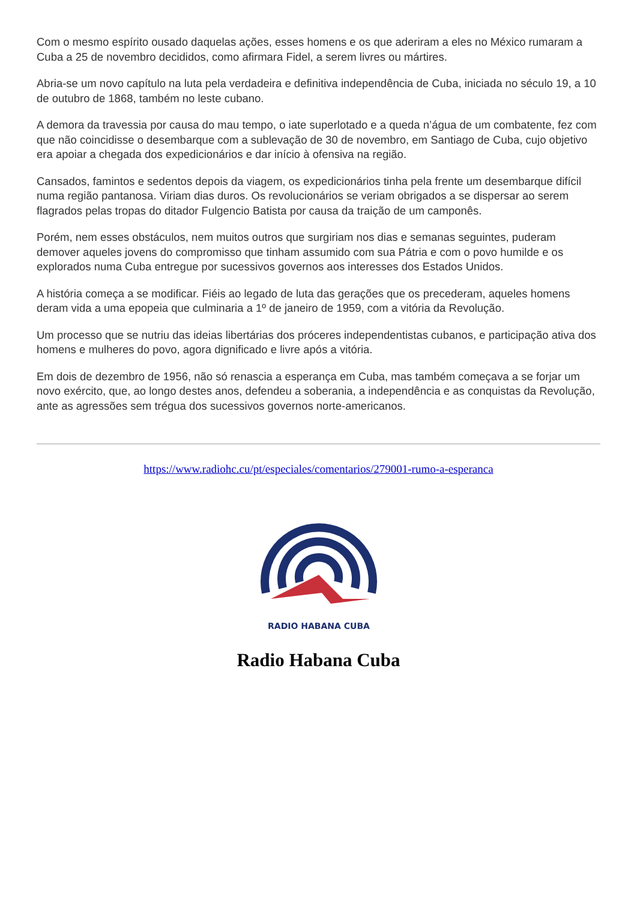Com o mesmo espírito ousado daquelas ações, esses homens e os que aderiram a eles no México rumaram a Cuba a 25 de novembro decididos, como afirmara Fidel, a serem livres ou mártires.
Abria-se um novo capítulo na luta pela verdadeira e definitiva independência de Cuba, iniciada no século 19, a 10 de outubro de 1868, também no leste cubano.
A demora da travessia por causa do mau tempo, o iate superlotado e a queda n’água de um combatente, fez com que não coincidisse o desembarque com a sublevação de 30 de novembro, em Santiago de Cuba, cujo objetivo era apoiar a chegada dos expedicionários e dar início à ofensiva na região.
Cansados, famintos e sedentos depois da viagem, os expedicionários tinha pela frente um desembarque difícil numa região pantanosa. Viriam dias duros. Os revolucionários se veriam obrigados a se dispersar ao serem flagrados pelas tropas do ditador Fulgencio Batista por causa da traição de um camponês.
Porém, nem esses obstáculos, nem muitos outros que surgiriam nos dias e semanas seguintes, puderam demover aqueles jovens do compromisso que tinham assumido com sua Pátria e com o povo humilde e os explorados numa Cuba entregue por sucessivos governos aos interesses dos Estados Unidos.
A história começa a se modificar. Fiéis ao legado de luta das gerações que os precederam, aqueles homens deram vida a uma epopeia que culminaria a 1º de janeiro de 1959, com a vitória da Revolução.
Um processo que se nutriu das ideias libertárias dos próceres independentistas cubanos, e participação ativa dos homens e mulheres do povo, agora dignificado e livre após a vitória.
Em dois de dezembro de 1956, não só renascia a esperança em Cuba, mas também começava a se forjar um novo exército, que, ao longo destes anos, defendeu a soberania, a independência e as conquistas da Revolução, ante as agressões sem trégua dos sucessivos governos norte-americanos.
https://www.radiohc.cu/pt/especiales/comentarios/279001-rumo-a-esperanca
RADIO HABANA CUBA
Radio Habana Cuba